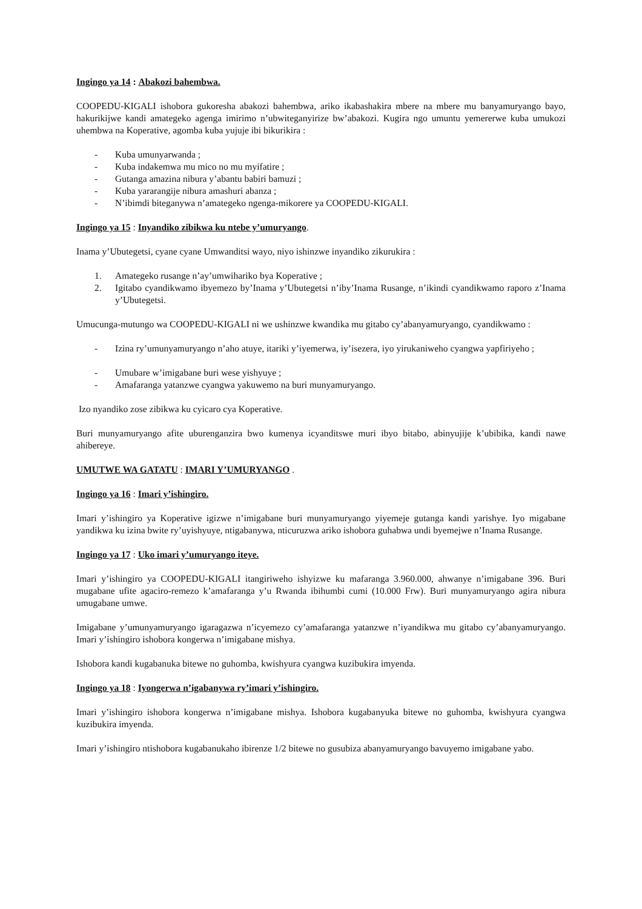Ingingo ya 14 : Abakozi bahembwa.
COOPEDU-KIGALI ishobora gukoresha abakozi bahembwa, ariko ikabashakira mbere na mbere mu banyamuryango bayo, hakurikijwe kandi amategeko agenga imirimo n’ubwiteganyirize bw’abakozi. Kugira ngo umuntu yemererwe kuba umukozi uhembwa na Koperative, agomba kuba yujuje ibi bikurikira :
- Kuba umunyarwanda ;
- Kuba indakemwa mu mico no mu myifatire ;
- Gutanga amazina nibura y’abantu babiri bamuzi ;
- Kuba yararangije nibura amashuri abanza ;
- N’ibimdi biteganywa n’amategeko ngenga-mikorere ya COOPEDU-KIGALI.
Ingingo ya 15 : Inyandiko zibikwa ku ntebe y’umuryango.
Inama y’Ubutegetsi, cyane cyane Umwanditsi wayo, niyo ishinzwe inyandiko zikurukira :
1. Amategeko rusange n’ay’umwihariko bya Koperative ;
2. Igitabo cyandikwamo ibyemezo by’Inama y’Ubutegetsi n’iby’Inama Rusange, n’ikindi cyandikwamo raporo z’Inama y’Ubutegetsi.
Umucunga-mutungo wa COOPEDU-KIGALI ni we ushinzwe kwandika mu gitabo cy’abanyamuryango, cyandikwamo :
- Izina ry’umunyamuryango n’aho atuye, itariki y’iyemerwa, iy’isezera, iyo yirukaniweho cyangwa yapfiriyeho ;
- Umubare w’imigabane buri wese yishyuye ;
- Amafaranga yatanzwe cyangwa yakuwemo na buri munyamuryango.
Izo nyandiko zose zibikwa ku cyicaro cya Koperative.
Buri munyamuryango afite uburenganzira bwo kumenya icyanditswe muri ibyo bitabo, abinyujije k’ubibika, kandi nawe ahibereye.
UMUTWE WA GATATU : IMARI Y’UMURYANGO .
Ingingo ya 16 : Imari y’ishingiro.
Imari y’ishingiro ya Koperative igizwe n’imigabane buri munyamuryango yiyemeje gutanga kandi yarishye. Iyo migabane yandikwa ku izina bwite ry’uyishyuye, ntigabanywa, nticuruzwa ariko ishobora guhabwa undi byemejwe n’Inama Rusange.
Ingingo ya 17 : Uko imari y’umuryango iteye.
Imari y’ishingiro ya COOPEDU-KIGALI itangiriweho ishyizwe ku mafaranga 3.960.000, ahwanye n’imigabane 396. Buri mugabane ufite agaciro-remezo k’amafaranga y’u Rwanda ibihumbi cumi (10.000 Frw). Buri munyamuryango agira nibura umugabane umwe.
Imigabane y’umunyamuryango igaragazwa n’icyemezo cy’amafaranga yatanzwe n’iyandikwa mu gitabo cy’abanyamuryango. Imari y’ishingiro ishobora kongerwa n’imigabane mishya.
Ishobora kandi kugabanuka bitewe no guhomba, kwishyura cyangwa kuzibukira imyenda.
Ingingo ya 18 : Iyongerwa n’igabanywa ry’imari y’ishingiro.
Imari y’ishingiro ishobora kongerwa n’imigabane mishya. Ishobora kugabanyuka bitewe no guhomba, kwishyura cyangwa kuzibukira imyenda.
Imari y’ishingiro ntishobora kugabanukaho ibirenze 1/2 bitewe no gusubiza abanyamuryango bavuyemo imigabane yabo.